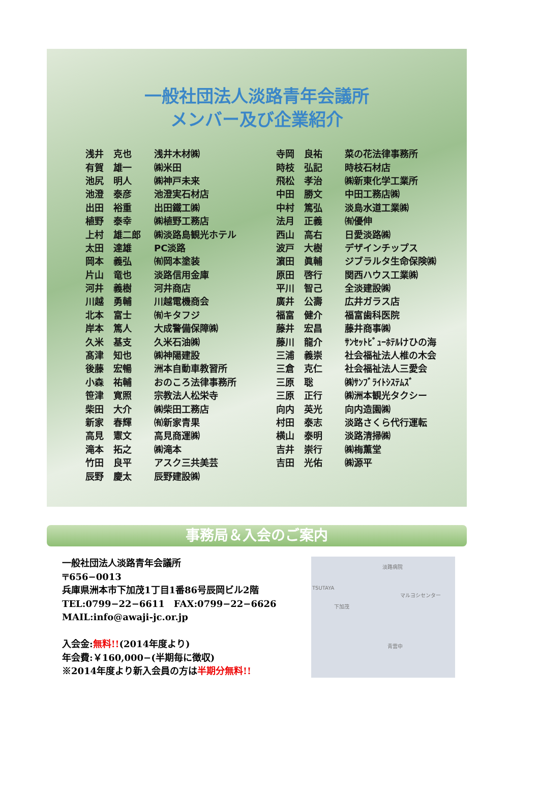一般社団法人淡路青年会議所
メンバー及び企業紹介
| 浅井 | 克也 | 浅井木材㈱ | 寺岡 | 良祐 | 菜の花法律事務所 |
| 有賀 | 雄一 | ㈱米田 | 時枝 | 弘記 | 時枝石材店 |
| 池尻 | 明人 | ㈱神戸未来 | 飛松 | 孝治 | ㈱新東化学工業所 |
| 池澄 | 泰彦 | 池澄実石材店 | 中田 | 勝文 | 中田工務店㈱ |
| 出田 | 裕重 | 出田鐵工㈱ | 中村 | 篤弘 | 淡島水道工業㈱ |
| 植野 | 泰幸 | ㈱植野工務店 | 法月 | 正義 | ㈲優伸 |
| 上村 | 雄二郎 | ㈱淡路島観光ホテル | 西山 | 高右 | 日愛淡路㈱ |
| 太田 | 達雄 | PC淡路 | 波戸 | 大樹 | デザインチップス |
| 岡本 | 義弘 | ㈲岡本塗装 | 濵田 | 眞輔 | ジブラルタ生命保険㈱ |
| 片山 | 竜也 | 淡路信用金庫 | 原田 | 啓行 | 関西ハウス工業㈱ |
| 河井 | 義樹 | 河井商店 | 平川 | 智己 | 全淡建設㈱ |
| 川越 | 勇輔 | 川越電機商会 | 廣井 | 公壽 | 広井ガラス店 |
| 北本 | 富士 | ㈲キタフジ | 福富 | 健介 | 福富歯科医院 |
| 岸本 | 篤人 | 大成警備保障㈱ | 藤井 | 宏昌 | 藤井商事㈱ |
| 久米 | 基支 | 久米石油㈱ | 藤川 | 龍介 | ｻﾝｾｯﾄﾋﾞｭｰﾎﾃﾙけひの海 |
| 髙津 | 知也 | ㈱神陽建設 | 三浦 | 義崇 | 社会福祉法人椎の木会 |
| 後藤 | 宏暢 | 洲本自動車教習所 | 三倉 | 克仁 | 社会福祉法人三愛会 |
| 小森 | 祐輔 | おのころ法律事務所 | 三原 | 聡 | ㈱ｻﾝﾌﾞﾗｲﾄｼｽﾃﾑｽﾞ |
| 笹津 | 寛照 | 宗教法人松栄寺 | 三原 | 正行 | ㈱洲本観光タクシー |
| 柴田 | 大介 | ㈱柴田工務店 | 向内 | 英光 | 向内造園㈱ |
| 新家 | 春輝 | ㈲新家青果 | 村田 | 泰志 | 淡路さくら代行運転 |
| 高見 | 憲文 | 高見商運㈱ | 横山 | 泰明 | 淡路清掃㈱ |
| 滝本 | 拓之 | ㈱滝本 | 吉井 | 崇行 | ㈱梅薫堂 |
| 竹田 | 良平 | アスク三共美芸 | 吉田 | 光佑 | ㈱源平 |
| 辰野 | 慶太 | 辰野建設㈱ | | | |
事務局＆入会のご案内
一般社団法人淡路青年会議所
〒656−0013
兵庫県洲本市下加茂1丁目1番86号辰岡ビル2階
TEL:0799−22−6611　FAX:0799−22−6626
MAIL:info@awaji-jc.or.jp
入会金:無料!!(2014年度より)
年会費:￥160,000−(半期毎に徴収)
※2014年度より新入会員の方は半期分無料!!
淡路病院
TSUTAYA
マルヨシセンター
下加茂
青雲中